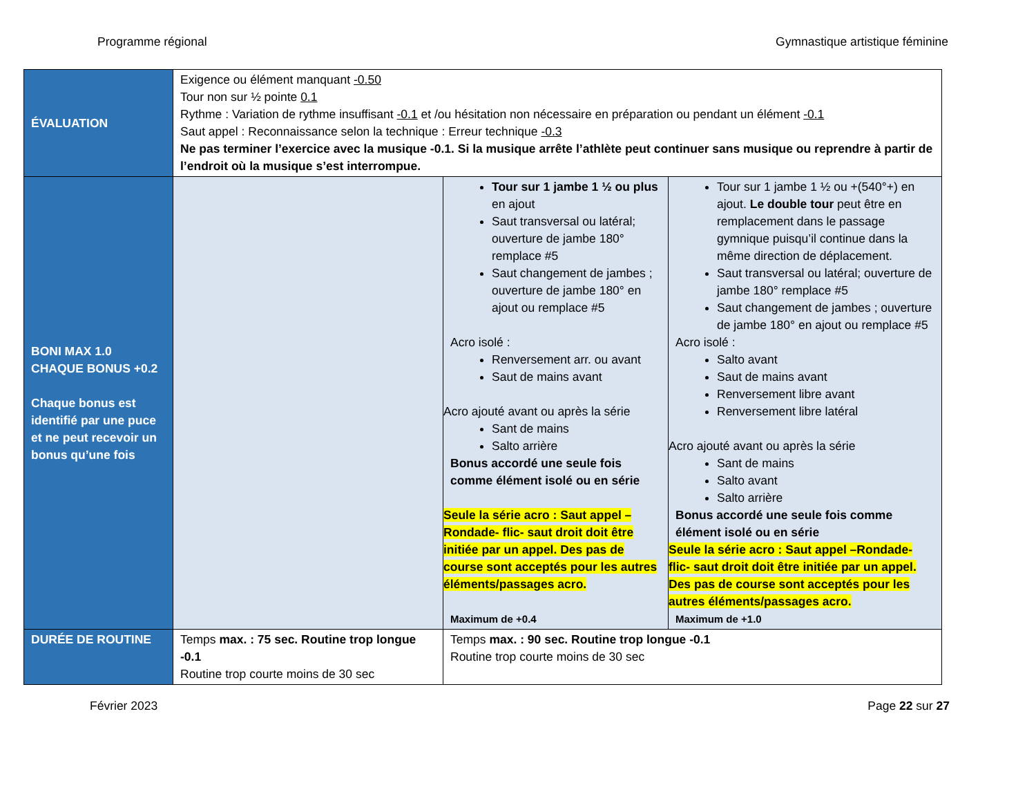Programme régional Gymnastique artistique féminine
| ÉVALUATION | Exigence ou élément manquant -0.50 Tour non sur ½ pointe 0.1 Rythme : Variation de rythme insuffisant -0.1 et /ou hésitation non nécessaire en préparation ou pendant un élément -0.1 Saut appel : Reconnaissance selon la technique : Erreur technique -0.3 Ne pas terminer l’exercice avec la musique -0.1. Si la musique arrête l’athlète peut continuer sans musique ou reprendre à partir de l’endroit où la musique s’est interrompue. | | |
| BONI MAX 1.0 CHAQUE BONUS +0.2 Chaque bonus est identifié par une puce et ne peut recevoir un bonus qu’une fois | | Tour sur 1 jambe 1 ½ ou plus en ajout Saut transversal ou latéral; ouverture de jambe 180° remplace #5 Saut changement de jambes ; ouverture de jambe 180° en ajout ou remplace #5 Acro isolé : Renversement arr. ou avant Saut de mains avant Acro ajouté avant ou après la série Sant de mains Salto arrière Bonus accordé une seule fois comme élément isolé ou en série Seule la série acro : Saut appel – Rondade- flic- saut droit doit être initiée par un appel. Des pas de course sont acceptés pour les autres éléments/passages acro. Maximum de +0.4 | Tour sur 1 jambe 1 ½ ou +(540°+) en ajout. Le double tour peut être en remplacement dans le passage gymnique puisqu’il continue dans la même direction de déplacement. Saut transversal ou latéral; ouverture de jambe 180° remplace #5 Saut changement de jambes ; ouverture de jambe 180° en ajout ou remplace #5 Acro isolé : Salto avant Saut de mains avant Renversement libre avant Renversement libre latéral Acro ajouté avant ou après la série Sant de mains Salto avant Salto arrière Bonus accordé une seule fois comme élément isolé ou en série Seule la série acro : Saut appel –Rondade- flic- saut droit doit être initiée par un appel. Des pas de course sont acceptés pour les autres éléments/passages acro. Maximum de +1.0 |
| DURÉE DE ROUTINE | Temps max. : 75 sec. Routine trop longue -0.1 Routine trop courte moins de 30 sec | Temps max. : 90 sec. Routine trop longue -0.1 Routine trop courte moins de 30 sec | |
Février 2023 Page 22 sur 27